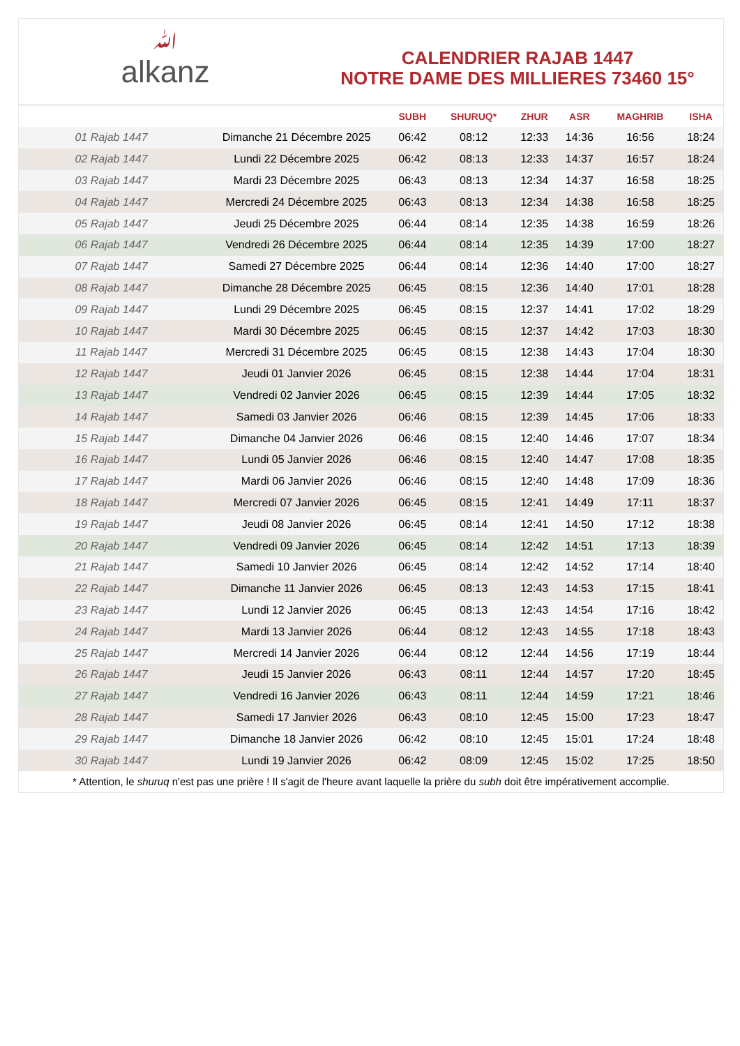ﷲalkanz
CALENDRIER RAJAB 1447
NOTRE DAME DES MILLIERES 73460 15°
| | | SUBH | SHURUQ* | ZHUR | ASR | MAGHRIB | ISHA |
| --- | --- | --- | --- | --- | --- | --- | --- |
| 01 Rajab 1447 | Dimanche 21 Décembre 2025 | 06:42 | 08:12 | 12:33 | 14:36 | 16:56 | 18:24 |
| 02 Rajab 1447 | Lundi 22 Décembre 2025 | 06:42 | 08:13 | 12:33 | 14:37 | 16:57 | 18:24 |
| 03 Rajab 1447 | Mardi 23 Décembre 2025 | 06:43 | 08:13 | 12:34 | 14:37 | 16:58 | 18:25 |
| 04 Rajab 1447 | Mercredi 24 Décembre 2025 | 06:43 | 08:13 | 12:34 | 14:38 | 16:58 | 18:25 |
| 05 Rajab 1447 | Jeudi 25 Décembre 2025 | 06:44 | 08:14 | 12:35 | 14:38 | 16:59 | 18:26 |
| 06 Rajab 1447 | Vendredi 26 Décembre 2025 | 06:44 | 08:14 | 12:35 | 14:39 | 17:00 | 18:27 |
| 07 Rajab 1447 | Samedi 27 Décembre 2025 | 06:44 | 08:14 | 12:36 | 14:40 | 17:00 | 18:27 |
| 08 Rajab 1447 | Dimanche 28 Décembre 2025 | 06:45 | 08:15 | 12:36 | 14:40 | 17:01 | 18:28 |
| 09 Rajab 1447 | Lundi 29 Décembre 2025 | 06:45 | 08:15 | 12:37 | 14:41 | 17:02 | 18:29 |
| 10 Rajab 1447 | Mardi 30 Décembre 2025 | 06:45 | 08:15 | 12:37 | 14:42 | 17:03 | 18:30 |
| 11 Rajab 1447 | Mercredi 31 Décembre 2025 | 06:45 | 08:15 | 12:38 | 14:43 | 17:04 | 18:30 |
| 12 Rajab 1447 | Jeudi 01 Janvier 2026 | 06:45 | 08:15 | 12:38 | 14:44 | 17:04 | 18:31 |
| 13 Rajab 1447 | Vendredi 02 Janvier 2026 | 06:45 | 08:15 | 12:39 | 14:44 | 17:05 | 18:32 |
| 14 Rajab 1447 | Samedi 03 Janvier 2026 | 06:46 | 08:15 | 12:39 | 14:45 | 17:06 | 18:33 |
| 15 Rajab 1447 | Dimanche 04 Janvier 2026 | 06:46 | 08:15 | 12:40 | 14:46 | 17:07 | 18:34 |
| 16 Rajab 1447 | Lundi 05 Janvier 2026 | 06:46 | 08:15 | 12:40 | 14:47 | 17:08 | 18:35 |
| 17 Rajab 1447 | Mardi 06 Janvier 2026 | 06:46 | 08:15 | 12:40 | 14:48 | 17:09 | 18:36 |
| 18 Rajab 1447 | Mercredi 07 Janvier 2026 | 06:45 | 08:15 | 12:41 | 14:49 | 17:11 | 18:37 |
| 19 Rajab 1447 | Jeudi 08 Janvier 2026 | 06:45 | 08:14 | 12:41 | 14:50 | 17:12 | 18:38 |
| 20 Rajab 1447 | Vendredi 09 Janvier 2026 | 06:45 | 08:14 | 12:42 | 14:51 | 17:13 | 18:39 |
| 21 Rajab 1447 | Samedi 10 Janvier 2026 | 06:45 | 08:14 | 12:42 | 14:52 | 17:14 | 18:40 |
| 22 Rajab 1447 | Dimanche 11 Janvier 2026 | 06:45 | 08:13 | 12:43 | 14:53 | 17:15 | 18:41 |
| 23 Rajab 1447 | Lundi 12 Janvier 2026 | 06:45 | 08:13 | 12:43 | 14:54 | 17:16 | 18:42 |
| 24 Rajab 1447 | Mardi 13 Janvier 2026 | 06:44 | 08:12 | 12:43 | 14:55 | 17:18 | 18:43 |
| 25 Rajab 1447 | Mercredi 14 Janvier 2026 | 06:44 | 08:12 | 12:44 | 14:56 | 17:19 | 18:44 |
| 26 Rajab 1447 | Jeudi 15 Janvier 2026 | 06:43 | 08:11 | 12:44 | 14:57 | 17:20 | 18:45 |
| 27 Rajab 1447 | Vendredi 16 Janvier 2026 | 06:43 | 08:11 | 12:44 | 14:59 | 17:21 | 18:46 |
| 28 Rajab 1447 | Samedi 17 Janvier 2026 | 06:43 | 08:10 | 12:45 | 15:00 | 17:23 | 18:47 |
| 29 Rajab 1447 | Dimanche 18 Janvier 2026 | 06:42 | 08:10 | 12:45 | 15:01 | 17:24 | 18:48 |
| 30 Rajab 1447 | Lundi 19 Janvier 2026 | 06:42 | 08:09 | 12:45 | 15:02 | 17:25 | 18:50 |
* Attention, le shuruq n'est pas une prière ! Il s'agit de l'heure avant laquelle la prière du subh doit être impérativement accomplie.